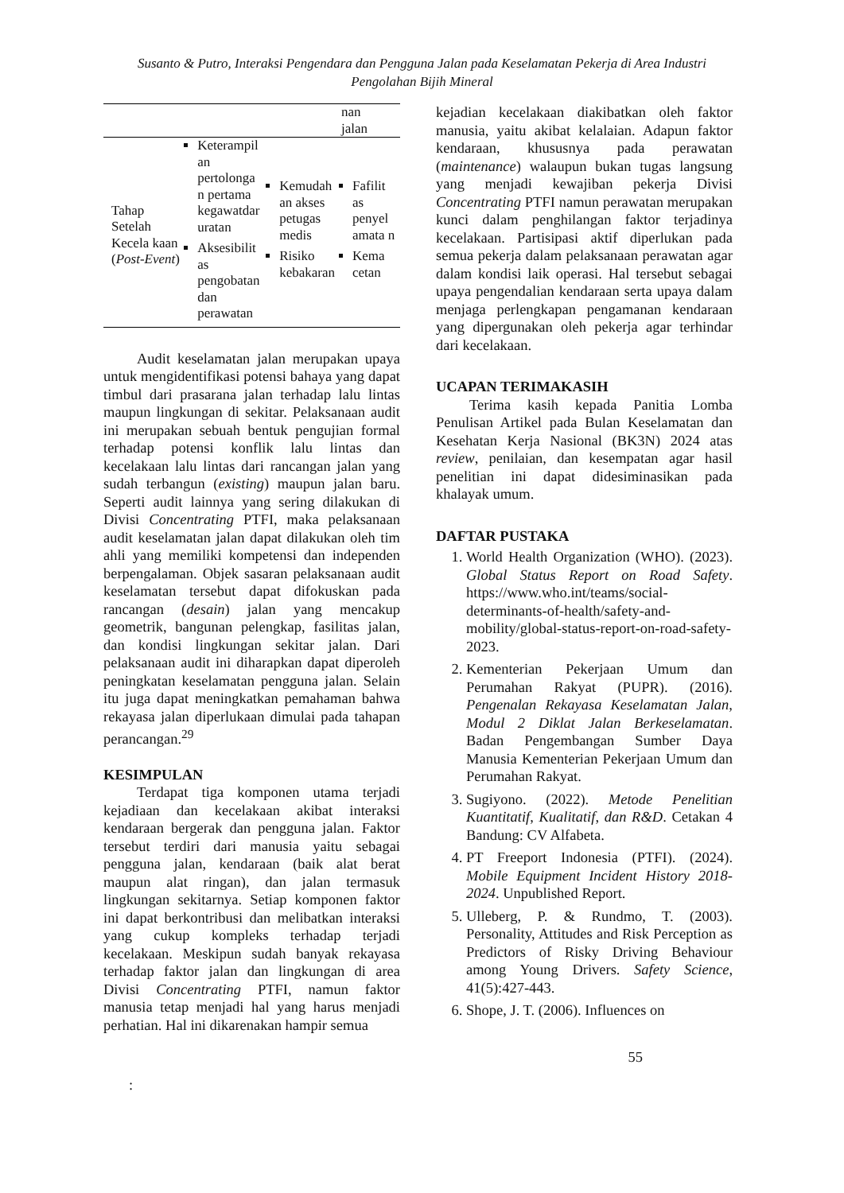Susanto & Putro, Interaksi Pengendara dan Pengguna Jalan pada Keselamatan Pekerja di Area Industri
Pengolahan Bijih Mineral
| | | | nan jalan |
| Tahap Setelah Kecela kaan ( Post-Event ) | Keterampil an pertolonga n pertama kegawatdar uratan Aksesibilit as pengobatan dan perawatan | Kemudah an akses petugas medis Risiko kebakaran | Fafilit as penyel amata n Kema cetan |
Audit keselamatan jalan merupakan upaya untuk mengidentifikasi potensi bahaya yang dapat timbul dari prasarana jalan terhadap lalu lintas maupun lingkungan di sekitar. Pelaksanaan audit ini merupakan sebuah bentuk pengujian formal terhadap potensi konflik lalu lintas dan kecelakaan lalu lintas dari rancangan jalan yang sudah terbangun (existing) maupun jalan baru. Seperti audit lainnya yang sering dilakukan di Divisi Concentrating PTFI, maka pelaksanaan audit keselamatan jalan dapat dilakukan oleh tim ahli yang memiliki kompetensi dan independen berpengalaman. Objek sasaran pelaksanaan audit keselamatan tersebut dapat difokuskan pada rancangan (desain) jalan yang mencakup geometrik, bangunan pelengkap, fasilitas jalan, dan kondisi lingkungan sekitar jalan. Dari pelaksanaan audit ini diharapkan dapat diperoleh peningkatan keselamatan pengguna jalan. Selain itu juga dapat meningkatkan pemahaman bahwa rekayasa jalan diperlukaan dimulai pada tahapan perancangan.<sup>29</sup>
KESIMPULAN
Terdapat tiga komponen utama terjadi kejadiaan dan kecelakaan akibat interaksi kendaraan bergerak dan pengguna jalan. Faktor tersebut terdiri dari manusia yaitu sebagai pengguna jalan, kendaraan (baik alat berat maupun alat ringan), dan jalan termasuk lingkungan sekitarnya. Setiap komponen faktor ini dapat berkontribusi dan melibatkan interaksi yang cukup kompleks terhadap terjadi kecelakaan. Meskipun sudah banyak rekayasa terhadap faktor jalan dan lingkungan di area Divisi Concentrating PTFI, namun faktor manusia tetap menjadi hal yang harus menjadi perhatian. Hal ini dikarenakan hampir semua
kejadian kecelakaan diakibatkan oleh faktor manusia, yaitu akibat kelalaian. Adapun faktor kendaraan, khususnya pada perawatan (maintenance) walaupun bukan tugas langsung yang menjadi kewajiban pekerja Divisi Concentrating PTFI namun perawatan merupakan kunci dalam penghilangan faktor terjadinya kecelakaan. Partisipasi aktif diperlukan pada semua pekerja dalam pelaksanaan perawatan agar dalam kondisi laik operasi. Hal tersebut sebagai upaya pengendalian kendaraan serta upaya dalam menjaga perlengkapan pengamanan kendaraan yang dipergunakan oleh pekerja agar terhindar dari kecelakaan.
UCAPAN TERIMAKASIH
Terima kasih kepada Panitia Lomba Penulisan Artikel pada Bulan Keselamatan dan Kesehatan Kerja Nasional (BK3N) 2024 atas review, penilaian, dan kesempatan agar hasil penelitian ini dapat didesiminasikan pada khalayak umum.
DAFTAR PUSTAKA
1. World Health Organization (WHO). (2023). Global Status Report on Road Safety. https://www.who.int/teams/social-determinants-of-health/safety-and-mobility/global-status-report-on-road-safety-2023.
2. Kementerian Pekerjaan Umum dan Perumahan Rakyat (PUPR). (2016). Pengenalan Rekayasa Keselamatan Jalan, Modul 2 Diklat Jalan Berkeselamatan. Badan Pengembangan Sumber Daya Manusia Kementerian Pekerjaan Umum dan Perumahan Rakyat.
3. Sugiyono. (2022). Metode Penelitian Kuantitatif, Kualitatif, dan R&D. Cetakan 4 Bandung: CV Alfabeta.
4. PT Freeport Indonesia (PTFI). (2024). Mobile Equipment Incident History 2018-2024. Unpublished Report.
5. Ulleberg, P. & Rundmo, T. (2003). Personality, Attitudes and Risk Perception as Predictors of Risky Driving Behaviour among Young Drivers. Safety Science, 41(5):427-443.
6. Shope, J. T. (2006). Influences on
55
: